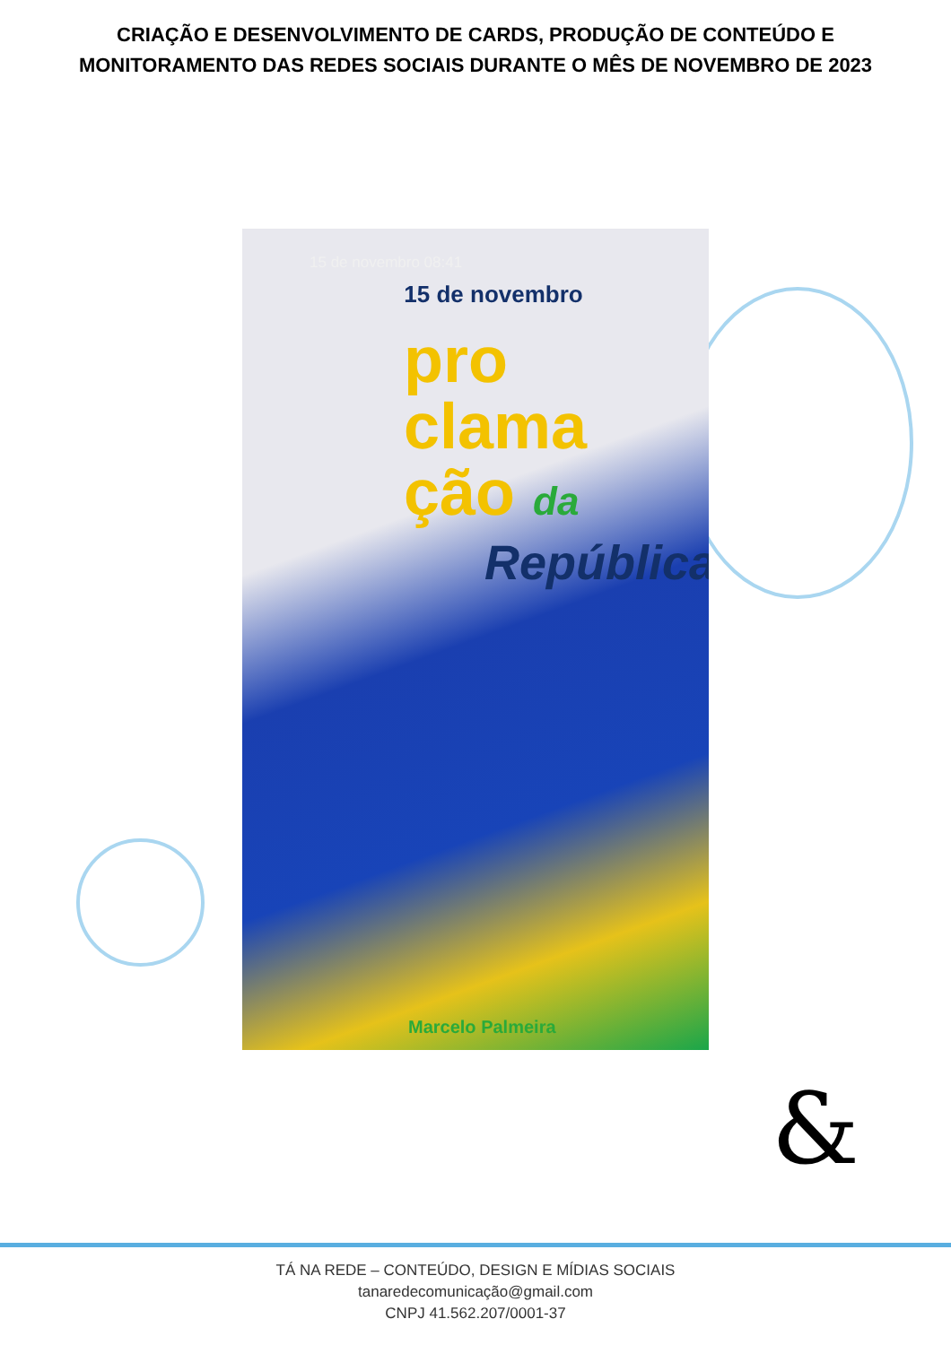CRIAÇÃO E DESENVOLVIMENTO DE CARDS, PRODUÇÃO DE CONTEÚDO E MONITORAMENTO DAS REDES SOCIAIS DURANTE O MÊS DE NOVEMBRO DE 2023
15 de novembro 08:41
15 de novembro
pro
clama
ção da
República
Marcelo Palmeira
&
TÁ NA REDE – CONTEÚDO, DESIGN E MÍDIAS SOCIAIS
tanaredecomunicação@gmail.com
CNPJ 41.562.207/0001-37